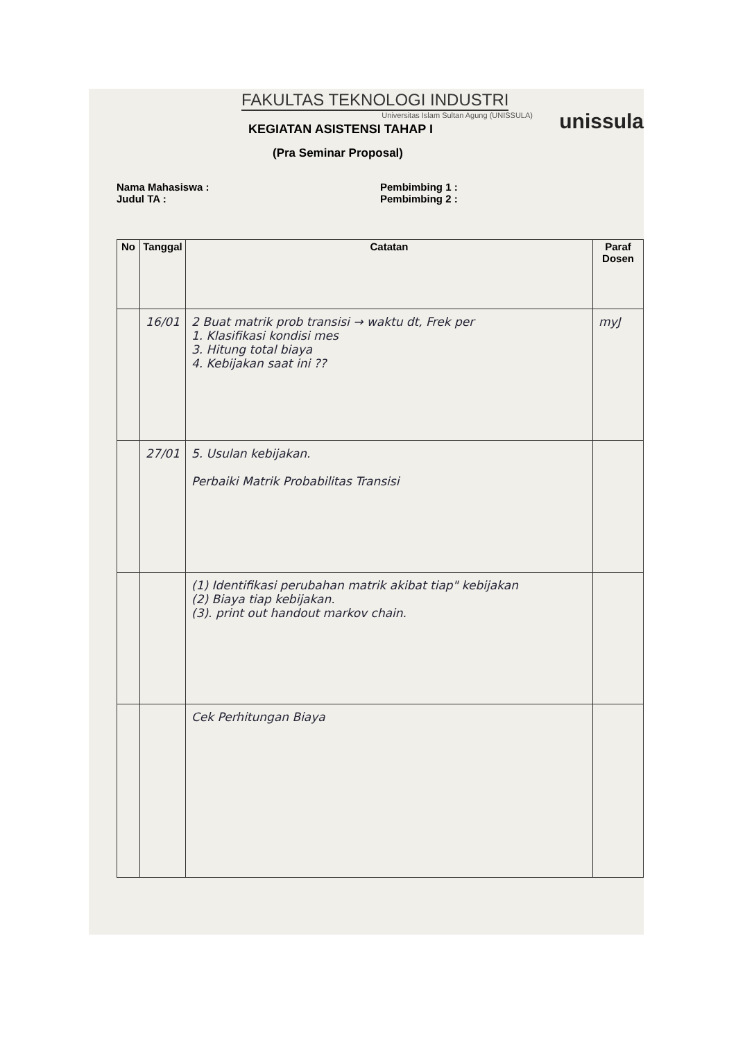FAKULTAS TEKNOLOGI INDUSTRI
Universitas Islam Sultan Agung (UNISSULA)
KEGIATAN ASISTENSI TAHAP I
(Pra Seminar Proposal)
unissula
Nama Mahasiswa :
Judul TA :
Pembimbing 1 :
Pembimbing 2 :
| No | Tanggal | Catatan | Paraf Dosen |
| --- | --- | --- | --- |
| | 16/01 | 2 Buat matrik prob transisi → waktu dt, Frek per 1. Klasifikasi kondisi mes 3. Hitung total biaya 4. Kebijakan saat ini ?? | myJ |
| | 27/01 | 5. Usulan kebijakan. Perbaiki Matrik Probabilitas Transisi | |
| | | (1) Identifikasi perubahan matrik akibat tiap" kebijakan (2) Biaya tiap kebijakan. (3). print out handout markov chain. | |
| | | Cek Perhitungan Biaya | |